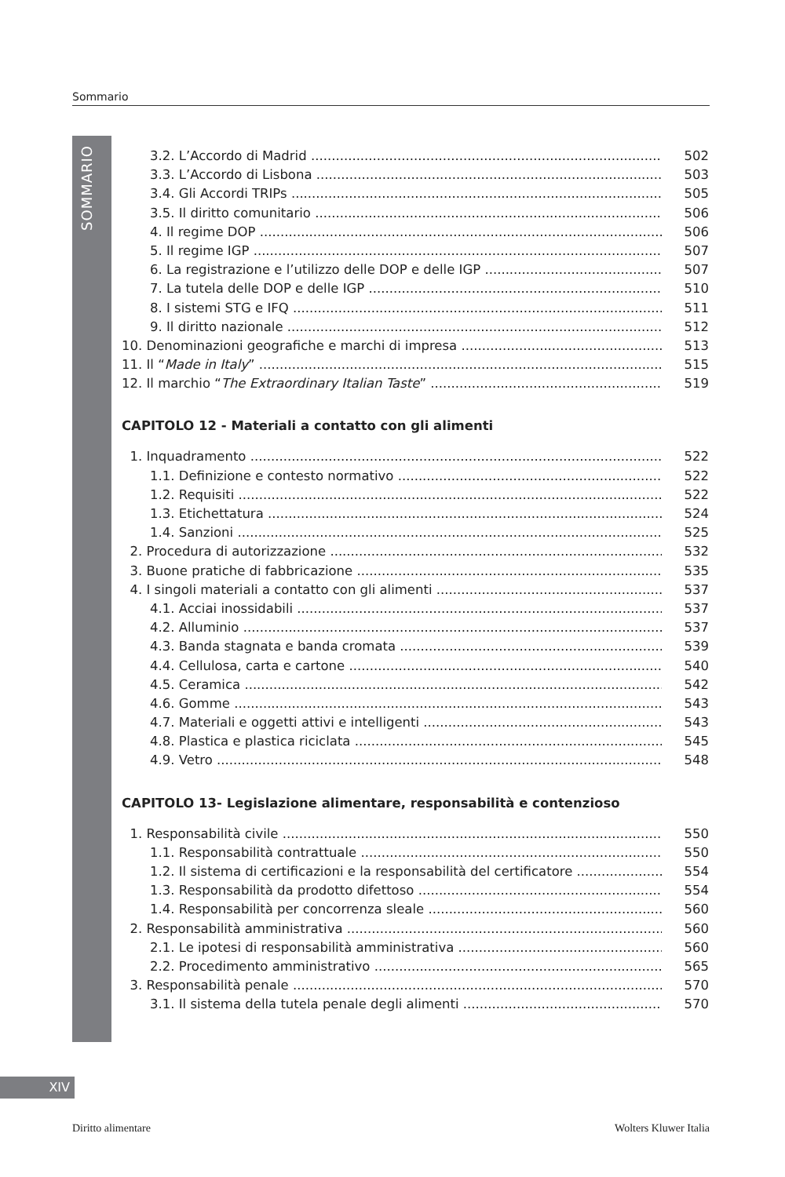Sommario
SOMMARIO
3.2. L’Accordo di Madrid 502
3.3. L’Accordo di Lisbona 503
3.4. Gli Accordi TRIPs 505
3.5. Il diritto comunitario 506
4. Il regime DOP 506
5. Il regime IGP 507
6. La registrazione e l’utilizzo delle DOP e delle IGP 507
7. La tutela delle DOP e delle IGP 510
8. I sistemi STG e IFQ 511
9. Il diritto nazionale 512
10. Denominazioni geografiche e marchi di impresa 513
11. Il “Made in Italy” 515
12. Il marchio “The Extraordinary Italian Taste” 519
CAPITOLO 12 - Materiali a contatto con gli alimenti
1. Inquadramento 522
1.1. Definizione e contesto normativo 522
1.2. Requisiti 522
1.3. Etichettatura 524
1.4. Sanzioni 525
2. Procedura di autorizzazione 532
3. Buone pratiche di fabbricazione 535
4. I singoli materiali a contatto con gli alimenti 537
4.1. Acciai inossidabili 537
4.2. Alluminio 537
4.3. Banda stagnata e banda cromata 539
4.4. Cellulosa, carta e cartone 540
4.5. Ceramica 542
4.6. Gomme 543
4.7. Materiali e oggetti attivi e intelligenti 543
4.8. Plastica e plastica riciclata 545
4.9. Vetro 548
CAPITOLO 13- Legislazione alimentare, responsabilità e contenzioso
1. Responsabilità civile 550
1.1. Responsabilità contrattuale 550
1.2. Il sistema di certificazioni e la responsabilità del certificatore 554
1.3. Responsabilità da prodotto difettoso 554
1.4. Responsabilità per concorrenza sleale 560
2. Responsabilità amministrativa 560
2.1. Le ipotesi di responsabilità amministrativa 560
2.2. Procedimento amministrativo 565
3. Responsabilità penale 570
3.1. Il sistema della tutela penale degli alimenti 570
XIV
Diritto alimentare Wolters Kluwer Italia